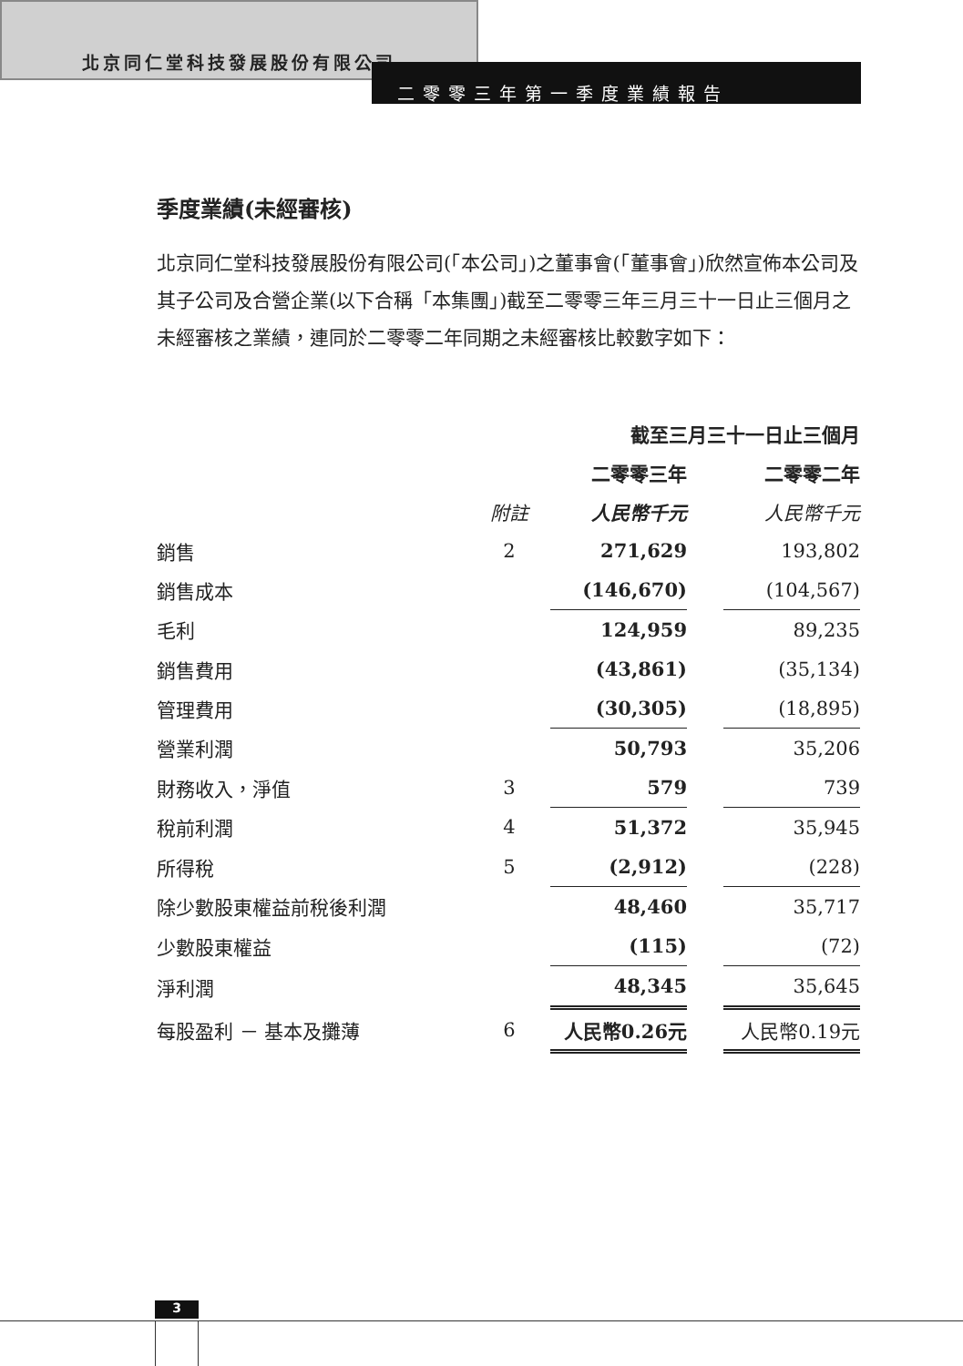北京同仁堂科技發展股份有限公司
二零零三年第一季度業績報告
季度業績(未經審核)
北京同仁堂科技發展股份有限公司(「本公司」)之董事會(「董事會」)欣然宣佈本公司及其子公司及合營企業(以下合稱「本集團」)截至二零零三年三月三十一日止三個月之未經審核之業績，連同於二零零二年同期之未經審核比較數字如下：
| | | 截至三月三十一日止三個月 | | |
| --- | --- | --- | --- | --- |
| | | 二零零三年 | | 二零零二年 |
| | 附註 | 人民幣千元 | | 人民幣千元 |
| 銷售 | 2 | 271,629 | | 193,802 |
| 銷售成本 | | (146,670) | | (104,567) |
| 毛利 | | 124,959 | | 89,235 |
| 銷售費用 | | (43,861) | | (35,134) |
| 管理費用 | | (30,305) | | (18,895) |
| 營業利潤 | | 50,793 | | 35,206 |
| 財務收入，淨值 | 3 | 579 | | 739 |
| 稅前利潤 | 4 | 51,372 | | 35,945 |
| 所得稅 | 5 | (2,912) | | (228) |
| 除少數股東權益前稅後利潤 | | 48,460 | | 35,717 |
| 少數股東權益 | | (115) | | (72) |
| 淨利潤 | | 48,345 | | 35,645 |
| 每股盈利 － 基本及攤薄 | 6 | 人民幣0.26元 | | 人民幣0.19元 |
3